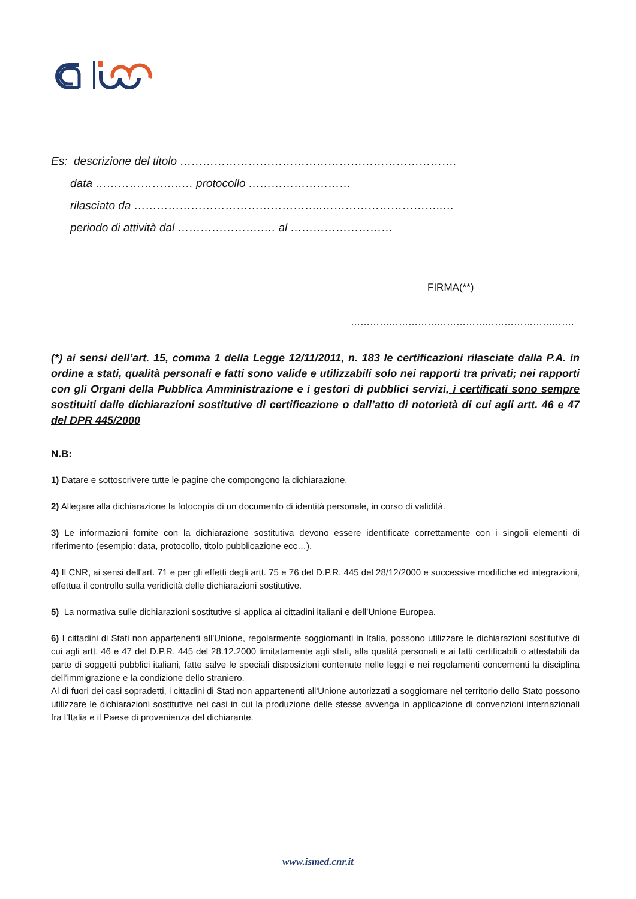Es: descrizione del titolo ……………………………………………………………….
data ………………….…. protocollo ………………………
rilasciato da …………………………………………..…………………………..…
periodo di attività dal ………………….…. al ………………………
FIRMA(**)
…………………………………………………………….
(*) ai sensi dell’art. 15, comma 1 della Legge 12/11/2011, n. 183 le certificazioni rilasciate dalla P.A. in ordine a stati, qualità personali e fatti sono valide e utilizzabili solo nei rapporti tra privati; nei rapporti con gli Organi della Pubblica Amministrazione e i gestori di pubblici servizi, i certificati sono sempre sostituiti dalle dichiarazioni sostitutive di certificazione o dall’atto di notorietà di cui agli artt. 46 e 47 del DPR 445/2000
N.B:
1) Datare e sottoscrivere tutte le pagine che compongono la dichiarazione.
2) Allegare alla dichiarazione la fotocopia di un documento di identità personale, in corso di validità.
3) Le informazioni fornite con la dichiarazione sostitutiva devono essere identificate correttamente con i singoli elementi di riferimento (esempio: data, protocollo, titolo pubblicazione ecc…).
4) Il CNR, ai sensi dell'art. 71 e per gli effetti degli artt. 75 e 76 del D.P.R. 445 del 28/12/2000 e successive modifiche ed integrazioni, effettua il controllo sulla veridicità delle dichiarazioni sostitutive.
5) La normativa sulle dichiarazioni sostitutive si applica ai cittadini italiani e dell’Unione Europea.
6) I cittadini di Stati non appartenenti all'Unione, regolarmente soggiornanti in Italia, possono utilizzare le dichiarazioni sostitutive di cui agli artt. 46 e 47 del D.P.R. 445 del 28.12.2000 limitatamente agli stati, alla qualità personali e ai fatti certificabili o attestabili da parte di soggetti pubblici italiani, fatte salve le speciali disposizioni contenute nelle leggi e nei regolamenti concernenti la disciplina dell’immigrazione e la condizione dello straniero.
Al di fuori dei casi sopradetti, i cittadini di Stati non appartenenti all'Unione autorizzati a soggiornare nel territorio dello Stato possono utilizzare le dichiarazioni sostitutive nei casi in cui la produzione delle stesse avvenga in applicazione di convenzioni internazionali fra l’Italia e il Paese di provenienza del dichiarante.
www.ismed.cnr.it